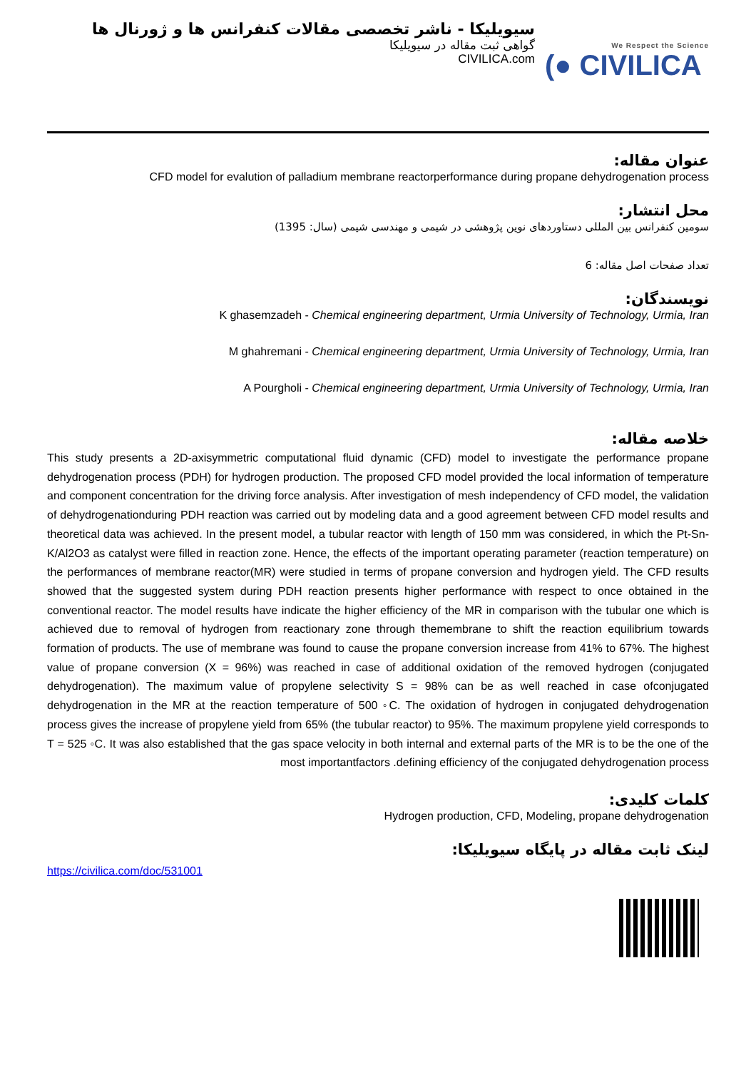سیویلیکا - ناشر تخصصی مقالات کنفرانس ها و ژورنال ها
گواهی ثبت مقاله در سیویلیکا
CIVILICA.com
We Respect the Science
(● CIVILICA
عنوان مقاله:
CFD model for evalution of palladium membrane reactorperformance during propane dehydrogenation process
محل انتشار:
سومین کنفرانس بین المللی دستاوردهای نوین پژوهشی در شیمی و مهندسی شیمی (سال: 1395)
تعداد صفحات اصل مقاله: 6
نویسندگان:
K ghasemzadeh - Chemical engineering department, Urmia University of Technology, Urmia, Iran
M ghahremani - Chemical engineering department, Urmia University of Technology, Urmia, Iran
A Pourgholi - Chemical engineering department, Urmia University of Technology, Urmia, Iran
خلاصه مقاله:
This study presents a 2D-axisymmetric computational fluid dynamic (CFD) model to investigate the performance propane dehydrogenation process (PDH) for hydrogen production. The proposed CFD model provided the local information of temperature and component concentration for the driving force analysis. After investigation of mesh independency of CFD model, the validation of dehydrogenationduring PDH reaction was carried out by modeling data and a good agreement between CFD model results and theoretical data was achieved. In the present model, a tubular reactor with length of 150 mm was considered, in which the Pt-Sn-K/Al2O3 as catalyst were filled in reaction zone. Hence, the effects of the important operating parameter (reaction temperature) on the performances of membrane reactor(MR) were studied in terms of propane conversion and hydrogen yield. The CFD results showed that the suggested system during PDH reaction presents higher performance with respect to once obtained in the conventional reactor. The model results have indicate the higher efficiency of the MR in comparison with the tubular one which is achieved due to removal of hydrogen from reactionary zone through themembrane to shift the reaction equilibrium towards formation of products. The use of membrane was found to cause the propane conversion increase from 41% to 67%. The highest value of propane conversion (X = 96%) was reached in case of additional oxidation of the removed hydrogen (conjugated dehydrogenation). The maximum value of propylene selectivity S = 98% can be as well reached in case ofconjugated dehydrogenation in the MR at the reaction temperature of 500 ◦C. The oxidation of hydrogen in conjugated dehydrogenation process gives the increase of propylene yield from 65% (the tubular reactor) to 95%. The maximum propylene yield corresponds to T = 525 ◦C. It was also established that the gas space velocity in both internal and external parts of the MR is to be the one of the most importantfactors .defining efficiency of the conjugated dehydrogenation process
کلمات کلیدی:
Hydrogen production, CFD, Modeling, propane dehydrogenation
لینک ثابت مقاله در پایگاه سیویلیکا:
https://civilica.com/doc/531001